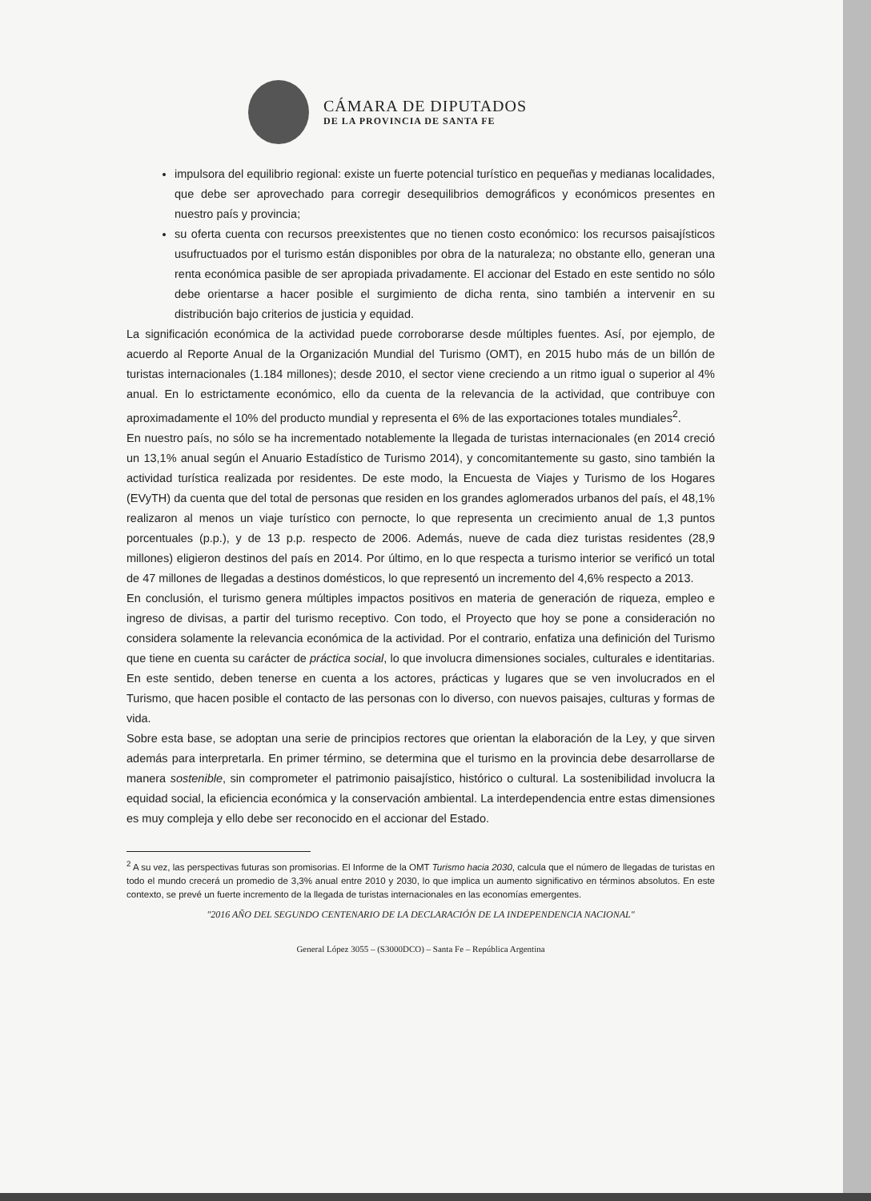CÁMARA DE DIPUTADOS
DE LA PROVINCIA DE SANTA FE
impulsora del equilibrio regional: existe un fuerte potencial turístico en pequeñas y medianas localidades, que debe ser aprovechado para corregir desequilibrios demográficos y económicos presentes en nuestro país y provincia;
su oferta cuenta con recursos preexistentes que no tienen costo económico: los recursos paisajísticos usufructuados por el turismo están disponibles por obra de la naturaleza; no obstante ello, generan una renta económica pasible de ser apropiada privadamente. El accionar del Estado en este sentido no sólo debe orientarse a hacer posible el surgimiento de dicha renta, sino también a intervenir en su distribución bajo criterios de justicia y equidad.
La significación económica de la actividad puede corroborarse desde múltiples fuentes. Así, por ejemplo, de acuerdo al Reporte Anual de la Organización Mundial del Turismo (OMT), en 2015 hubo más de un billón de turistas internacionales (1.184 millones); desde 2010, el sector viene creciendo a un ritmo igual o superior al 4% anual. En lo estrictamente económico, ello da cuenta de la relevancia de la actividad, que contribuye con aproximadamente el 10% del producto mundial y representa el 6% de las exportaciones totales mundiales<sup>2</sup>.
En nuestro país, no sólo se ha incrementado notablemente la llegada de turistas internacionales (en 2014 creció un 13,1% anual según el Anuario Estadístico de Turismo 2014), y concomitantemente su gasto, sino también la actividad turística realizada por residentes. De este modo, la Encuesta de Viajes y Turismo de los Hogares (EVyTH) da cuenta que del total de personas que residen en los grandes aglomerados urbanos del país, el 48,1% realizaron al menos un viaje turístico con pernocte, lo que representa un crecimiento anual de 1,3 puntos porcentuales (p.p.), y de 13 p.p. respecto de 2006. Además, nueve de cada diez turistas residentes (28,9 millones) eligieron destinos del país en 2014. Por último, en lo que respecta a turismo interior se verificó un total de 47 millones de llegadas a destinos domésticos, lo que representó un incremento del 4,6% respecto a 2013.
En conclusión, el turismo genera múltiples impactos positivos en materia de generación de riqueza, empleo e ingreso de divisas, a partir del turismo receptivo. Con todo, el Proyecto que hoy se pone a consideración no considera solamente la relevancia económica de la actividad. Por el contrario, enfatiza una definición del Turismo que tiene en cuenta su carácter de práctica social, lo que involucra dimensiones sociales, culturales e identitarias. En este sentido, deben tenerse en cuenta a los actores, prácticas y lugares que se ven involucrados en el Turismo, que hacen posible el contacto de las personas con lo diverso, con nuevos paisajes, culturas y formas de vida.
Sobre esta base, se adoptan una serie de principios rectores que orientan la elaboración de la Ley, y que sirven además para interpretarla. En primer término, se determina que el turismo en la provincia debe desarrollarse de manera sostenible, sin comprometer el patrimonio paisajístico, histórico o cultural. La sostenibilidad involucra la equidad social, la eficiencia económica y la conservación ambiental. La interdependencia entre estas dimensiones es muy compleja y ello debe ser reconocido en el accionar del Estado.
<sup>2</sup> A su vez, las perspectivas futuras son promisorias. El Informe de la OMT Turismo hacia 2030, calcula que el número de llegadas de turistas en todo el mundo crecerá un promedio de 3,3% anual entre 2010 y 2030, lo que implica un aumento significativo en términos absolutos. En este contexto, se prevé un fuerte incremento de la llegada de turistas internacionales en las economías emergentes.
"2016 AÑO DEL SEGUNDO CENTENARIO DE LA DECLARACIÓN DE LA INDEPENDENCIA NACIONAL"
General López 3055 – (S3000DCO) – Santa Fe – República Argentina